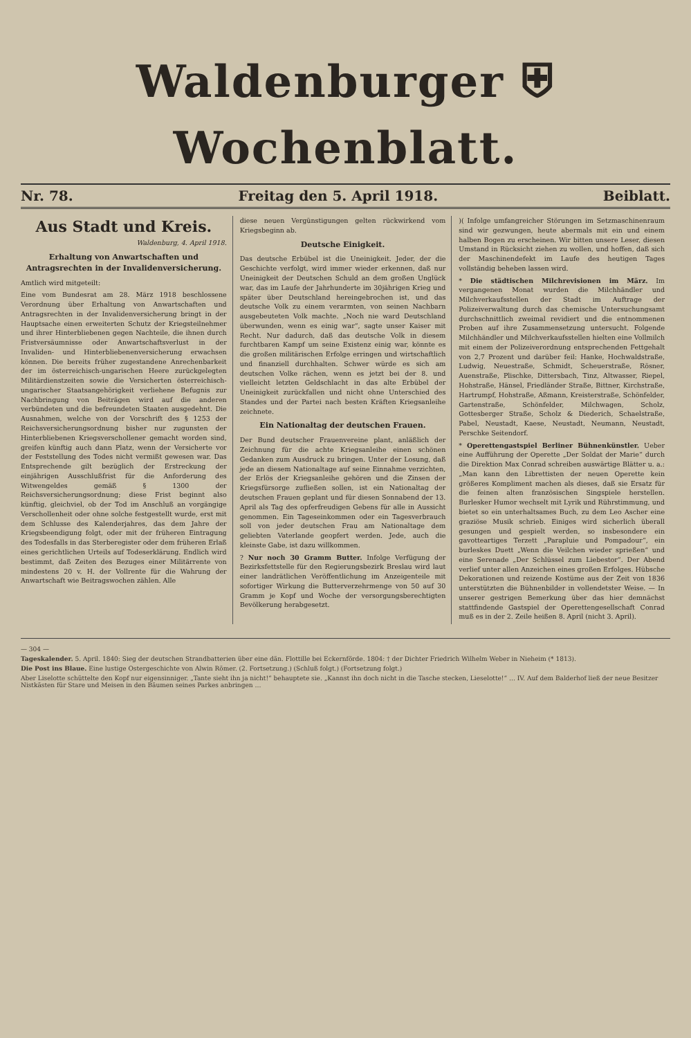Waldenburger ⛨ Wochenblatt.
Nr. 78. Freitag den 5. April 1918. Beiblatt.
Aus Stadt und Kreis.
Waldenburg, 4. April 1918.
Erhaltung von Anwartschaften und Antragsrechten in der Invalidenversicherung.
Amtlich wird mitgeteilt:
Eine vom Bundesrat am 28. März 1918 beschlossene Verordnung über Erhaltung von Anwartschaften und Antragsrechten in der Invalidenversicherung bringt in der Hauptsache einen erweiterten Schutz der Kriegsteilnehmer und ihrer Hinterbliebenen gegen Nachteile, die ihnen durch Fristversäumnisse oder Anwartschaftsverlust in der Invaliden- und Hinterbliebenenversicherung erwachsen können. Die bereits früher zugestandene Anrechenbarkeit der im österreichisch-ungarischen Heere zurückgelegten Militärdienstzeiten sowie die Versicherten österreichisch-ungarischer Staatsangehörigkeit verliehene Befugnis zur Nachbringung von Beiträgen wird auf die anderen verbündeten und die befreundeten Staaten ausgedehnt. Die Ausnahmen, welche von der Vorschrift des § 1253 der Reichsversicherungsordnung bisher nur zugunsten der Hinterbliebenen Kriegsverschollener gemacht worden sind, greifen künftig auch dann Platz, wenn der Versicherte vor der Feststellung des Todes nicht vermißt gewesen war. Das Entsprechende gilt bezüglich der Erstreckung der einjährigen Ausschlußfrist für die Anforderung des Witwengeldes gemäß § 1300 der Reichsversicherungsordnung; diese Frist beginnt also künftig, gleichviel, ob der Tod im Anschluß an vorgängige Verschollenheit oder ohne solche festgestellt wurde, erst mit dem Schlusse des Kalenderjahres, das dem Jahre der Kriegsbeendigung folgt, oder mit der früheren Eintragung des Todesfalls in das Sterberegister oder dem früheren Erlaß eines gerichtlichen Urteils auf Todeserklärung. Endlich wird bestimmt, daß Zeiten des Bezuges einer Militärrente von mindestens 20 v. H. der Vollrente für die Wahrung der Anwartschaft wie Beitragswochen zählen. Alle
diese neuen Vergünstigungen gelten rückwirkend vom Kriegsbeginn ab.
Deutsche Einigkeit.
Das deutsche Erbübel ist die Uneinigkeit. Jeder, der die Geschichte verfolgt, wird immer wieder erkennen, daß nur Uneinigkeit der Deutschen Schuld an dem großen Unglück war, das im Laufe der Jahrhunderte im 30jährigen Krieg und später über Deutschland hereingebrochen ist, und das deutsche Volk zu einem verarmten, von seinen Nachbarn ausgebeuteten Volk machte. „Noch nie ward Deutschland überwunden, wenn es einig war“, sagte unser Kaiser mit Recht. Nur dadurch, daß das deutsche Volk in diesem furchtbaren Kampf um seine Existenz einig war, könnte es die großen militärischen Erfolge erringen und wirtschaftlich und finanziell durchhalten. Schwer würde es sich am deutschen Volke rächen, wenn es jetzt bei der 8. und vielleicht letzten Geldschlacht in das alte Erbübel der Uneinigkeit zurückfallen und nicht ohne Unterschied des Standes und der Partei nach besten Kräften Kriegsanleihe zeichnete.
Ein Nationaltag der deutschen Frauen.
Der Bund deutscher Frauenvereine plant, anläßlich der Zeichnung für die achte Kriegsanleihe einen schönen Gedanken zum Ausdruck zu bringen. Unter der Losung, daß jede an diesem Nationaltage auf seine Einnahme verzichten, der Erlös der Kriegsanleihe gehören und die Zinsen der Kriegsfürsorge zufließen sollen, ist ein Nationaltag der deutschen Frauen geplant und für diesen Sonnabend der 13. April als Tag des opferfreudigen Gebens für alle in Aussicht genommen. Ein Tageseinkommen oder ein Tagesverbrauch soll von jeder deutschen Frau am Nationaltage dem geliebten Vaterlande geopfert werden. Jede, auch die kleinste Gabe, ist dazu willkommen.
? Nur noch 30 Gramm Butter. Infolge Verfügung der Bezirksfettstelle für den Regierungsbezirk Breslau wird laut einer landrätlichen Veröffentlichung im Anzeigenteile mit sofortiger Wirkung die Butterverzehrmenge von 50 auf 30 Gramm je Kopf und Woche der versorgungsberechtigten Bevölkerung herabgesetzt.
)( Infolge umfangreicher Störungen im Setzmaschinenraum sind wir gezwungen, heute abermals mit ein und einem halben Bogen zu erscheinen. Wir bitten unsere Leser, diesen Umstand in Rücksicht ziehen zu wollen, und hoffen, daß sich der Maschinendefekt im Laufe des heutigen Tages vollständig beheben lassen wird.
* Die städtischen Milchrevisionen im März. Im vergangenen Monat wurden die Milchhändler und Milchverkaufsstellen der Stadt im Auftrage der Polizeiverwaltung durch das chemische Untersuchungsamt durchschnittlich zweimal revidiert und die entnommenen Proben auf ihre Zusammensetzung untersucht. Folgende Milchhändler und Milchverkaufsstellen hielten eine Vollmilch mit einem der Polizeiverordnung entsprechenden Fettgehalt von 2,7 Prozent und darüber feil: Hanke, Hochwaldstraße, Ludwig, Neuestraße, Schmidt, Scheuerstraße, Rösner, Auenstraße, Plischke, Dittersbach, Tinz, Altwasser, Riepel, Hohstraße, Hänsel, Friedländer Straße, Bittner, Kirchstraße, Hartrumpf, Hohstraße, Aßmann, Kreisterstraße, Schönfelder, Gartenstraße, Schönfelder, Milchwagen, Scholz, Gottesberger Straße, Scholz & Diederich, Schaelstraße, Pabel, Neustadt, Kaese, Neustadt, Neumann, Neustadt, Perschke Seitendorf.
* Operettengastspiel Berliner Bühnenkünstler. Ueber eine Aufführung der Operette „Der Soldat der Marie“ durch die Direktion Max Conrad schreiben auswärtige Blätter u. a.: „Man kann den Librettisten der neuen Operette kein größeres Kompliment machen als dieses, daß sie Ersatz für die feinen alten französischen Singspiele herstellen. Burlesker Humor wechselt mit Lyrik und Rührstimmung, und bietet so ein unterhaltsames Buch, zu dem Leo Ascher eine graziöse Musik schrieb. Einiges wird sicherlich überall gesungen und gespielt werden, so insbesondere ein gavotteartiges Terzett „Parapluie und Pompadour“, ein burleskes Duett „Wenn die Veilchen wieder sprießen“ und eine Serenade „Der Schlüssel zum Liebestor“. Der Abend verlief unter allen Anzeichen eines großen Erfolges. Hübsche Dekorationen und reizende Kostüme aus der Zeit von 1836 unterstützten die Bühnenbilder in vollendetster Weise. — In unserer gestrigen Bemerkung über das hier demnächst stattfindende Gastspiel der Operettengesellschaft Conrad muß es in der 2. Zeile heißen 8. April (nicht 3. April).
— 304 —
Tageskalender. 5. April. 1840: Sieg der deutschen Strandbatterien über eine dän. Flottille bei Eckernförde. 1804: † der Dichter Friedrich Wilhelm Weber in Nieheim (* 1813).
Die Post ins Blaue. Eine lustige Ostergeschichte von Alwin Römer. (2. Fortsetzung.) (Schluß folgt.) (Fortsetzung folgt.)
Aber Liselotte schüttelte den Kopf nur eigensinniger. „Tante sieht ihn ja nicht!“ behauptete sie. „Kannst ihn doch nicht in die Tasche stecken, Lieselotte!“ … IV. Auf dem Balderhof ließ der neue Besitzer Nistkästen für Stare und Meisen in den Bäumen seines Parkes anbringen …